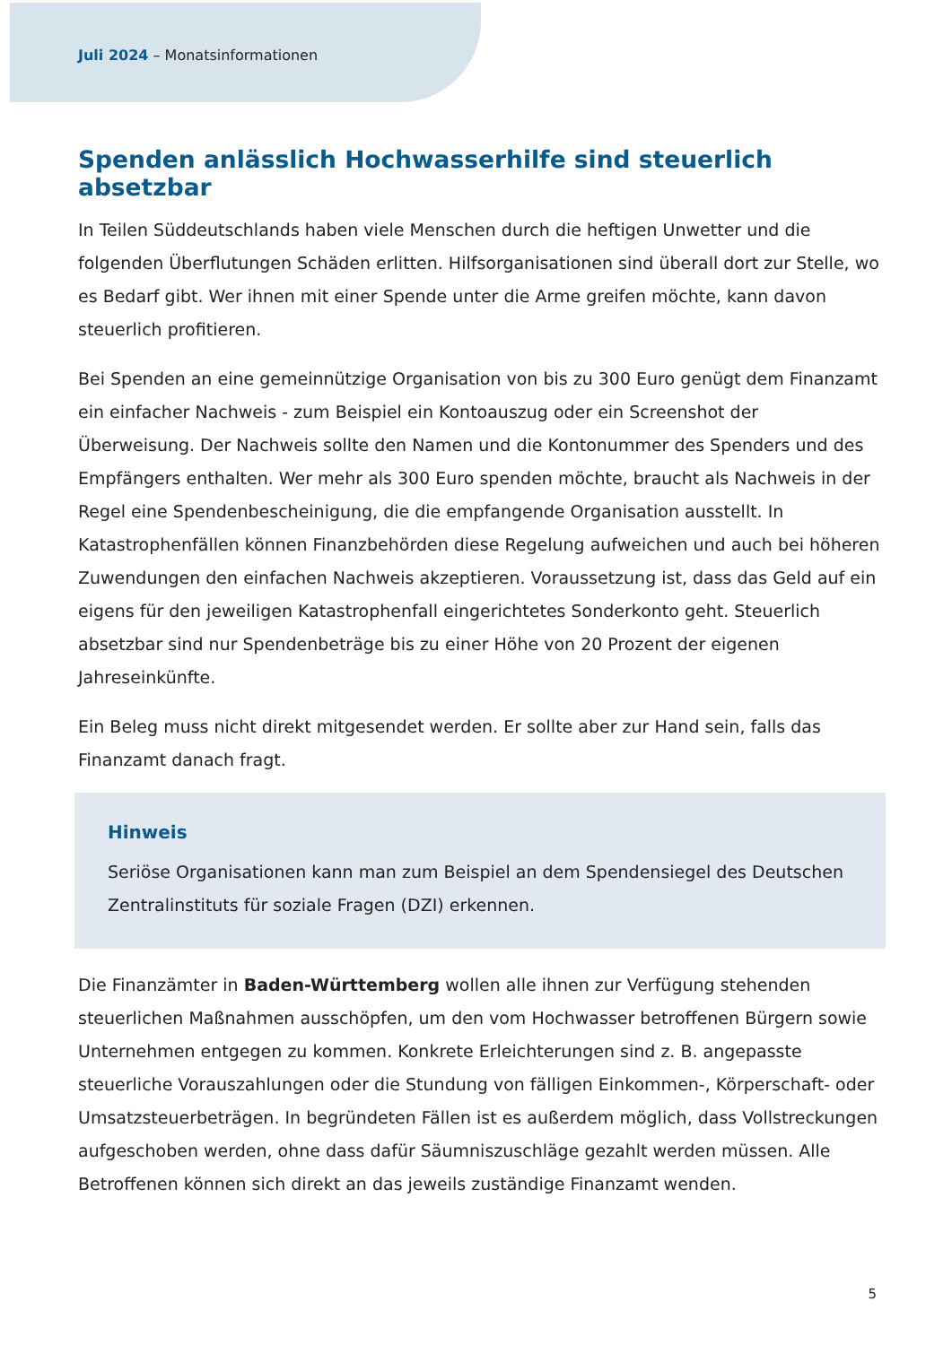Juli 2024 – Monatsinformationen
Spenden anlässlich Hochwasserhilfe sind steuerlich absetzbar
In Teilen Süddeutschlands haben viele Menschen durch die heftigen Unwetter und die folgenden Überflutungen Schäden erlitten. Hilfsorganisationen sind überall dort zur Stelle, wo es Bedarf gibt. Wer ihnen mit einer Spende unter die Arme greifen möchte, kann davon steuerlich profitieren.
Bei Spenden an eine gemeinnützige Organisation von bis zu 300 Euro genügt dem Finanzamt ein einfacher Nachweis - zum Beispiel ein Kontoauszug oder ein Screenshot der Überweisung. Der Nachweis sollte den Namen und die Kontonummer des Spenders und des Empfängers enthalten. Wer mehr als 300 Euro spenden möchte, braucht als Nachweis in der Regel eine Spendenbescheinigung, die die empfangende Organisation ausstellt. In Katastrophenfällen können Finanzbehörden diese Regelung aufweichen und auch bei höheren Zuwendungen den einfachen Nachweis akzeptieren. Voraussetzung ist, dass das Geld auf ein eigens für den jeweiligen Katastrophenfall eingerichtetes Sonderkonto geht. Steuerlich absetzbar sind nur Spendenbeträge bis zu einer Höhe von 20 Prozent der eigenen Jahreseinkünfte.
Ein Beleg muss nicht direkt mitgesendet werden. Er sollte aber zur Hand sein, falls das Finanzamt danach fragt.
Hinweis
Seriöse Organisationen kann man zum Beispiel an dem Spendensiegel des Deutschen Zentralinstituts für soziale Fragen (DZI) erkennen.
Die Finanzämter in Baden-Württemberg wollen alle ihnen zur Verfügung stehenden steuerlichen Maßnahmen ausschöpfen, um den vom Hochwasser betroffenen Bürgern sowie Unternehmen entgegen zu kommen. Konkrete Erleichterungen sind z. B. angepasste steuerliche Vorauszahlungen oder die Stundung von fälligen Einkommen-, Körperschaft- oder Umsatzsteuerbeträgen. In begründeten Fällen ist es außerdem möglich, dass Vollstreckungen aufgeschoben werden, ohne dass dafür Säumniszuschläge gezahlt werden müssen. Alle Betroffenen können sich direkt an das jeweils zuständige Finanzamt wenden.
5